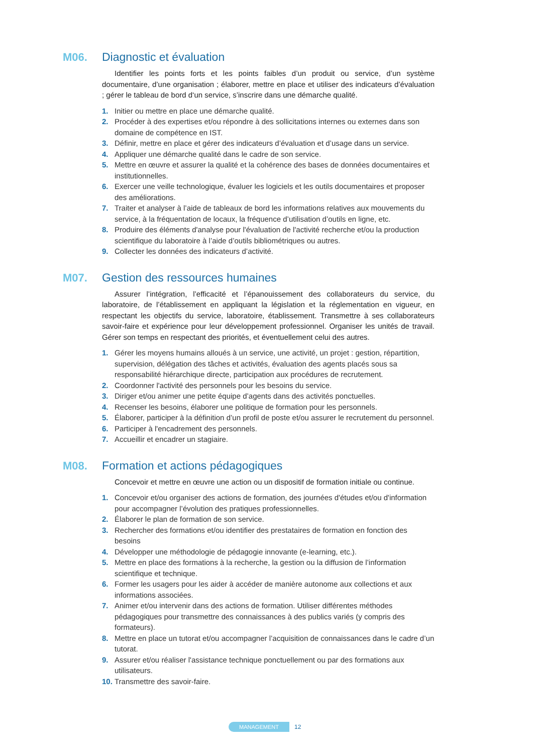M06. Diagnostic et évaluation
Identifier les points forts et les points faibles d’un produit ou service, d’un système documentaire, d’une organisation ; élaborer, mettre en place et utiliser des indicateurs d’évaluation ; gérer le tableau de bord d‘un service, s’inscrire dans une démarche qualité.
1. Initier ou mettre en place une démarche qualité.
2. Procéder à des expertises et/ou répondre à des sollicitations internes ou externes dans son domaine de compétence en IST.
3. Définir, mettre en place et gérer des indicateurs d’évaluation et d’usage dans un service.
4. Appliquer une démarche qualité dans le cadre de son service.
5. Mettre en œuvre et assurer la qualité et la cohérence des bases de données documentaires et institutionnelles.
6. Exercer une veille technologique, évaluer les logiciels et les outils documentaires et proposer des améliorations.
7. Traiter et analyser à l’aide de tableaux de bord les informations relatives aux mouvements du service, à la fréquentation de locaux, la fréquence d’utilisation d’outils en ligne, etc.
8. Produire des éléments d'analyse pour l'évaluation de l'activité recherche et/ou la production scientifique du laboratoire à l’aide d’outils bibliométriques ou autres.
9. Collecter les données des indicateurs d’activité.
M07. Gestion des ressources humaines
Assurer l’intégration, l’efficacité et l’épanouissement des collaborateurs du service, du laboratoire, de l’établissement en appliquant la législation et la réglementation en vigueur, en respectant les objectifs du service, laboratoire, établissement. Transmettre à ses collaborateurs savoir-faire et expérience pour leur développement professionnel. Organiser les unités de travail. Gérer son temps en respectant des priorités, et éventuellement celui des autres.
1. Gérer les moyens humains alloués à un service, une activité, un projet : gestion, répartition, supervision, délégation des tâches et activités, évaluation des agents placés sous sa responsabilité hiérarchique directe, participation aux procédures de recrutement.
2. Coordonner l'activité des personnels pour les besoins du service.
3. Diriger et/ou animer une petite équipe d’agents dans des activités ponctuelles.
4. Recenser les besoins, élaborer une politique de formation pour les personnels.
5. Élaborer, participer à la définition d’un profil de poste et/ou assurer le recrutement du personnel.
6. Participer à l'encadrement des personnels.
7. Accueillir et encadrer un stagiaire.
M08. Formation et actions pédagogiques
Concevoir et mettre en œuvre une action ou un dispositif de formation initiale ou continue.
1. Concevoir et/ou organiser des actions de formation, des journées d'études et/ou d'information pour accompagner l’évolution des pratiques professionnelles.
2. Élaborer le plan de formation de son service.
3. Rechercher des formations et/ou identifier des prestataires de formation en fonction des besoins
4. Développer une méthodologie de pédagogie innovante (e-learning, etc.).
5. Mettre en place des formations à la recherche, la gestion ou la diffusion de l’information scientifique et technique.
6. Former les usagers pour les aider à accéder de manière autonome aux collections et aux informations associées.
7. Animer et/ou intervenir dans des actions de formation. Utiliser différentes méthodes pédagogiques pour transmettre des connaissances à des publics variés (y compris des formateurs).
8. Mettre en place un tutorat et/ou accompagner l’acquisition de connaissances dans le cadre d’un tutorat.
9. Assurer et/ou réaliser l'assistance technique ponctuellement ou par des formations aux utilisateurs.
10. Transmettre des savoir-faire.
MANAGEMENT 12